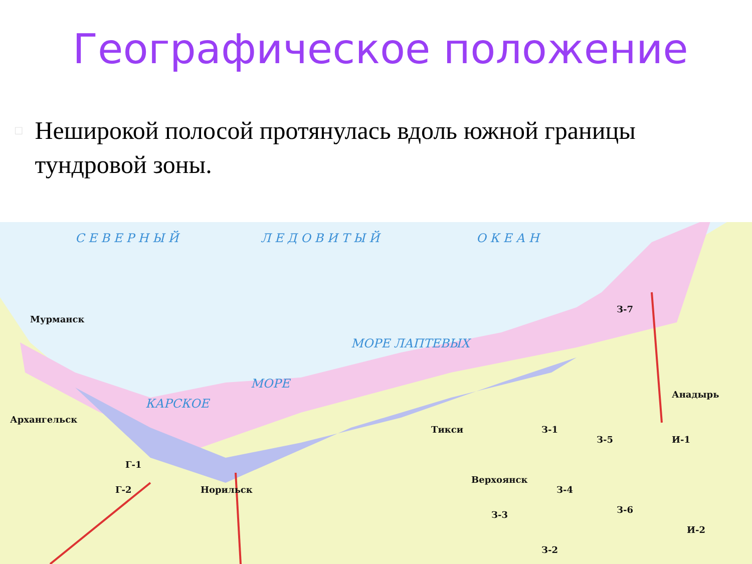Географическое положение
□
Неширокой полосой протянулась вдоль южной границы тундровой зоны.
С Е В Е Р Н Ы Й
Л Е Д О В И Т Ы Й
О К Е А Н
КАРСКОЕ
МОРЕ
МОРЕ ЛАПТЕВЫХ
Мурманск
Архангельск
Норильск
Тикси
Верхоянск
Анадырь
Г-1
Г-2
З-1
З-5
З-4
З-3
З-6
З-2
З-7
И-1
И-2